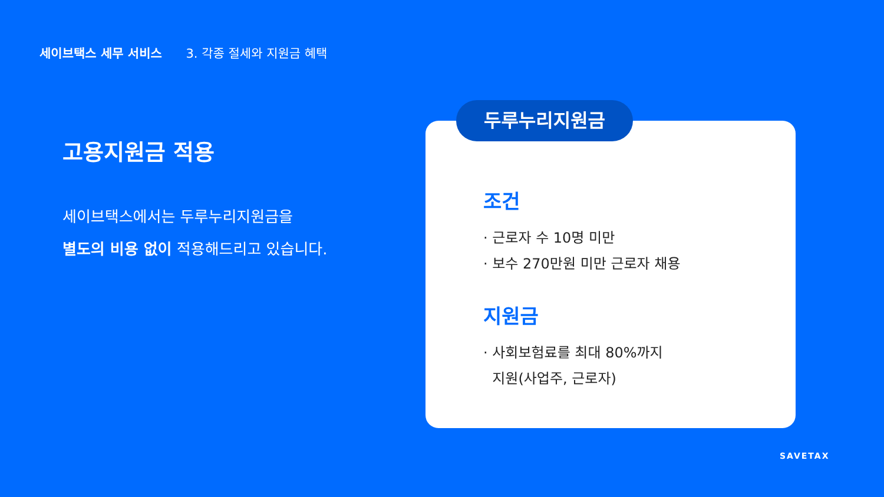세이브택스 세무 서비스 3. 각종 절세와 지원금 혜택
고용지원금 적용
세이브택스에서는 두루누리지원금을
별도의 비용 없이 적용해드리고 있습니다.
두루누리지원금
조건
· 근로자 수 10명 미만
· 보수 270만원 미만 근로자 채용
지원금
· 사회보험료를 최대 80%까지
지원(사업주, 근로자)
SAVETAX